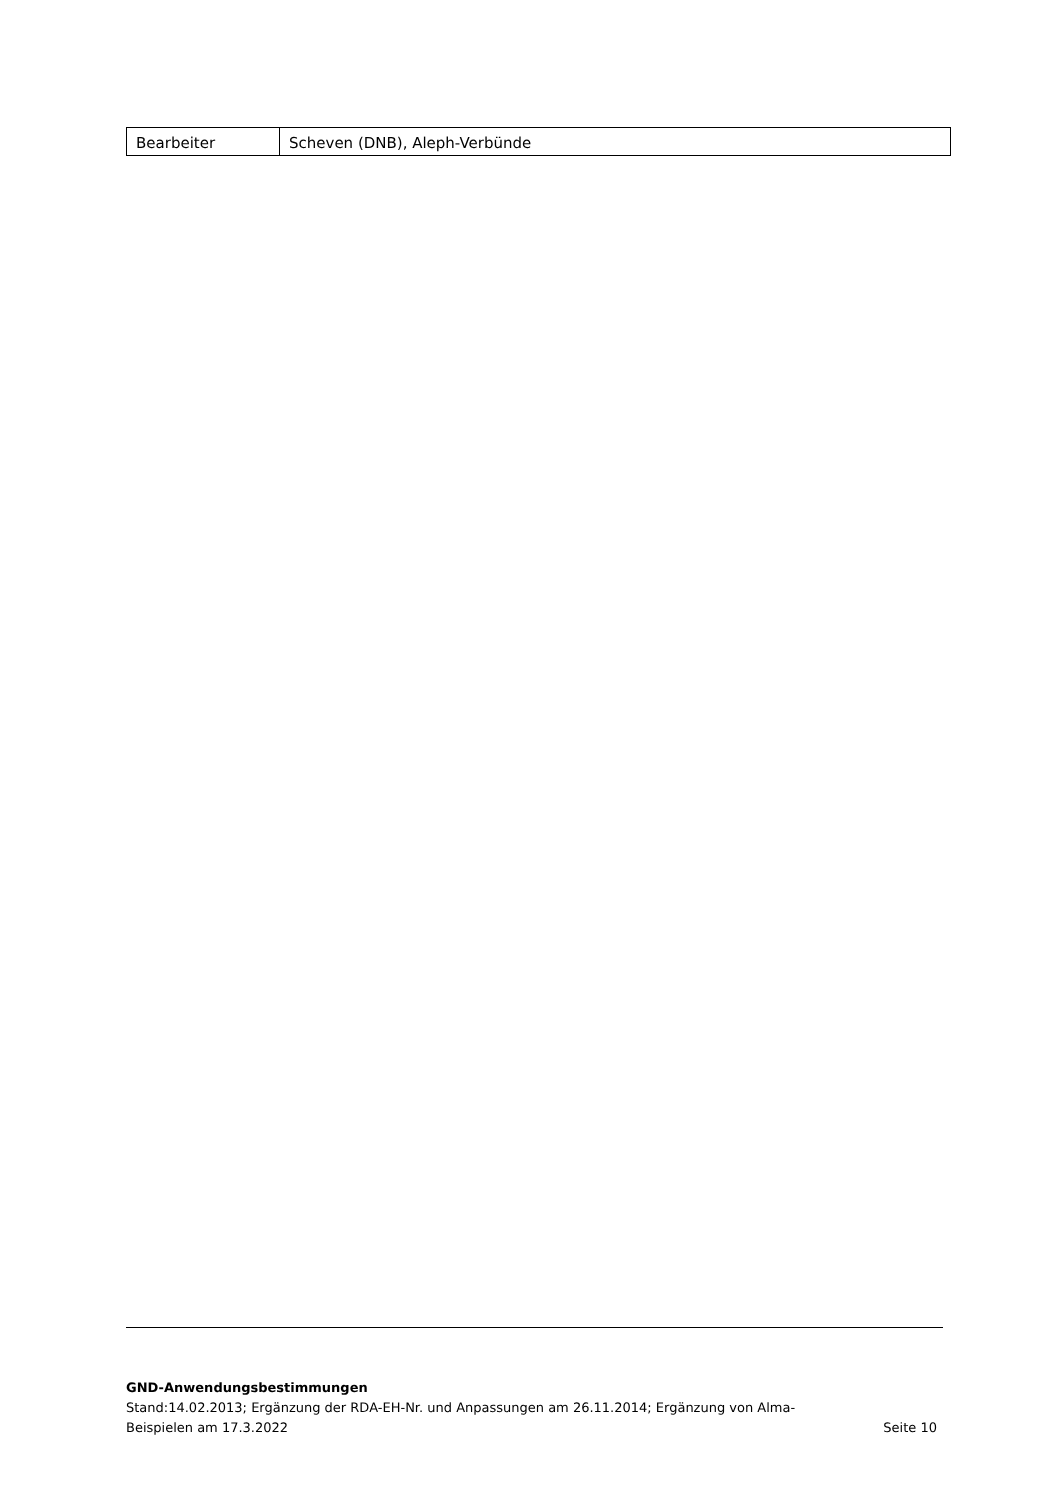| Bearbeiter | Scheven (DNB), Aleph-Verbünde |
GND-Anwendungsbestimmungen
Stand:14.02.2013; Ergänzung der RDA-EH-Nr. und Anpassungen am 26.11.2014; Ergänzung von Alma-
Beispielen am 17.3.2022 Seite 10